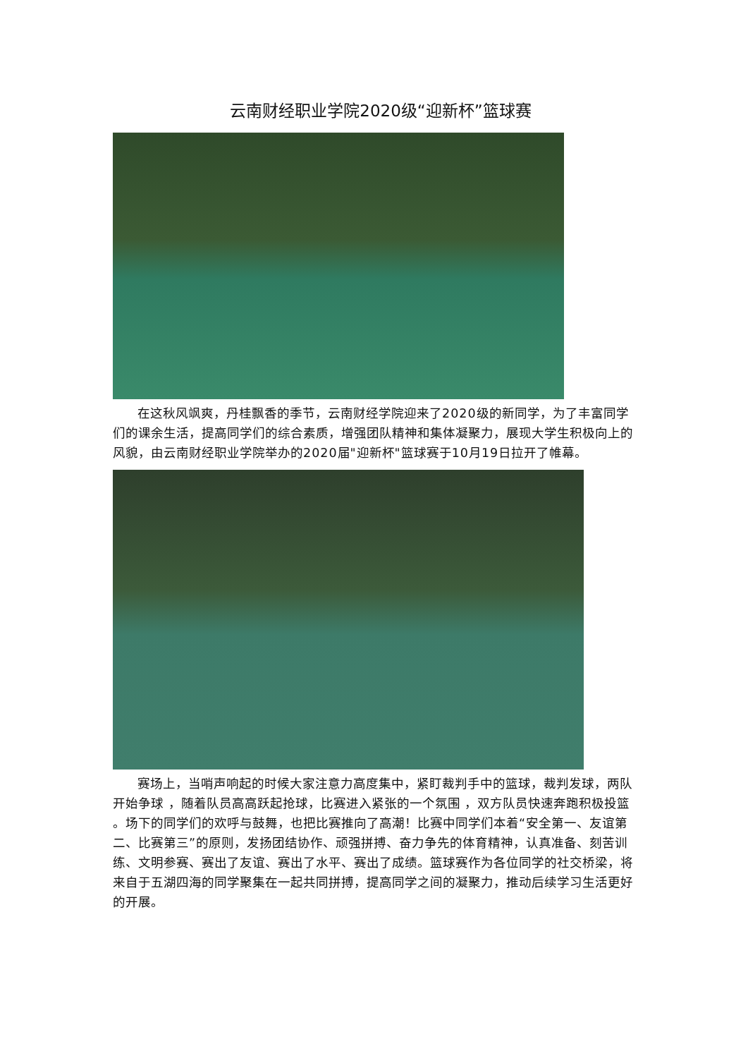云南财经职业学院2020级“迎新杯”篮球赛
在这秋风飒爽，丹桂飘香的季节，云南财经学院迎来了2020级的新同学，为了丰富同学们的课余生活，提高同学们的综合素质，增强团队精神和集体凝聚力，展现大学生积极向上的风貌，由云南财经职业学院举办的2020届"迎新杯"篮球赛于10月19日拉开了帷幕。
赛场上，当哨声响起的时候大家注意力高度集中，紧盯裁判手中的篮球，裁判发球，两队开始争球 ，随着队员高高跃起抢球，比赛进入紧张的一个氛围 ，双方队员快速奔跑积极投篮 。场下的同学们的欢呼与鼓舞，也把比赛推向了高潮！比赛中同学们本着“安全第一、友谊第二、比赛第三”的原则，发扬团结协作、顽强拼搏、奋力争先的体育精神，认真准备、刻苦训练、文明参赛、赛出了友谊、赛出了水平、赛出了成绩。篮球赛作为各位同学的社交桥梁，将来自于五湖四海的同学聚集在一起共同拼搏，提高同学之间的凝聚力，推动后续学习生活更好的开展。